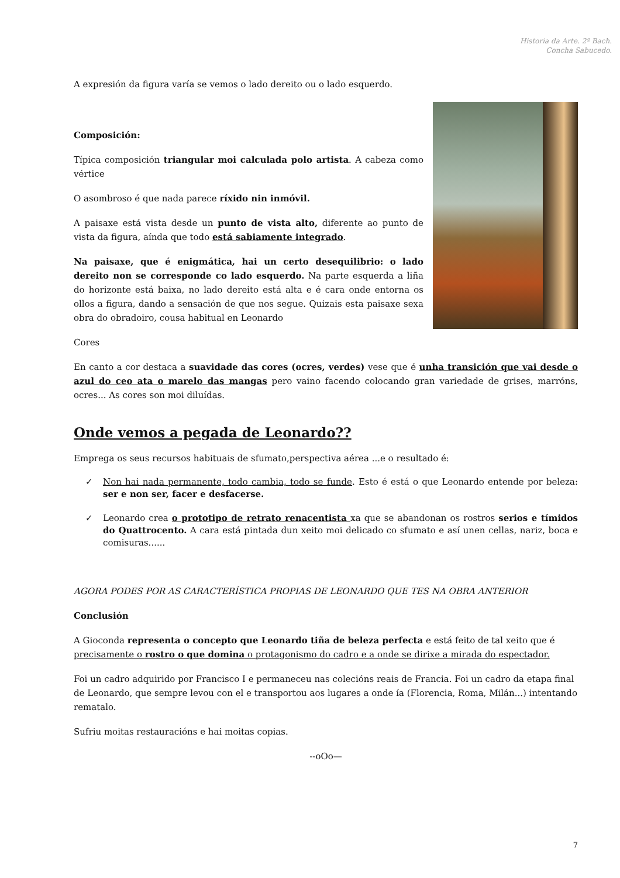Historia da Arte. 2º Bach.
Concha Sabucedo.
A expresión da figura varía se vemos o lado dereito ou o lado esquerdo.
Composición:
Típica composición triangular moi calculada polo artista. A cabeza como vértice
O asombroso é que nada parece ríxido nin inmóvil.
A paisaxe está vista desde un punto de vista alto, diferente ao punto de vista da figura, aínda que todo está sabiamente integrado.
Na paisaxe, que é enigmática, hai un certo desequilibrio: o lado dereito non se corresponde co lado esquerdo. Na parte esquerda a liña do horizonte está baixa, no lado dereito está alta e é cara onde entorna os ollos a figura, dando a sensación de que nos segue. Quizais esta paisaxe sexa obra do obradoiro, cousa habitual en Leonardo
Cores
En canto a cor destaca a suavidade das cores (ocres, verdes) vese que é unha transición que vai desde o azul do ceo ata o marelo das mangas pero vaino facendo colocando gran variedade de grises, marróns, ocres... As cores son moi diluídas.
Onde vemos a pegada de Leonardo??
Emprega os seus recursos habituais de sfumato,perspectiva aérea ...e o resultado é:
✓ Non hai nada permanente, todo cambia, todo se funde. Esto é está o que Leonardo entende por beleza: ser e non ser, facer e desfacerse.
✓ Leonardo crea o prototipo de retrato renacentista xa que se abandonan os rostros serios e tímidos do Quattrocento. A cara está pintada dun xeito moi delicado co sfumato e así unen cellas, nariz, boca e comisuras......
AGORA PODES POR AS CARACTERÍSTICA PROPIAS DE LEONARDO QUE TES NA OBRA ANTERIOR
Conclusión
A Gioconda representa o concepto que Leonardo tiña de beleza perfecta e está feito de tal xeito que é precisamente o rostro o que domina o protagonismo do cadro e a onde se dirixe a mirada do espectador.
Foi un cadro adquirido por Francisco I e permaneceu nas colecións reais de Francia. Foi un cadro da etapa final de Leonardo, que sempre levou con el e transportou aos lugares a onde ía (Florencia, Roma, Milán...) intentando rematalo.
Sufriu moitas restauracións e hai moitas copias.
--oOo—
7